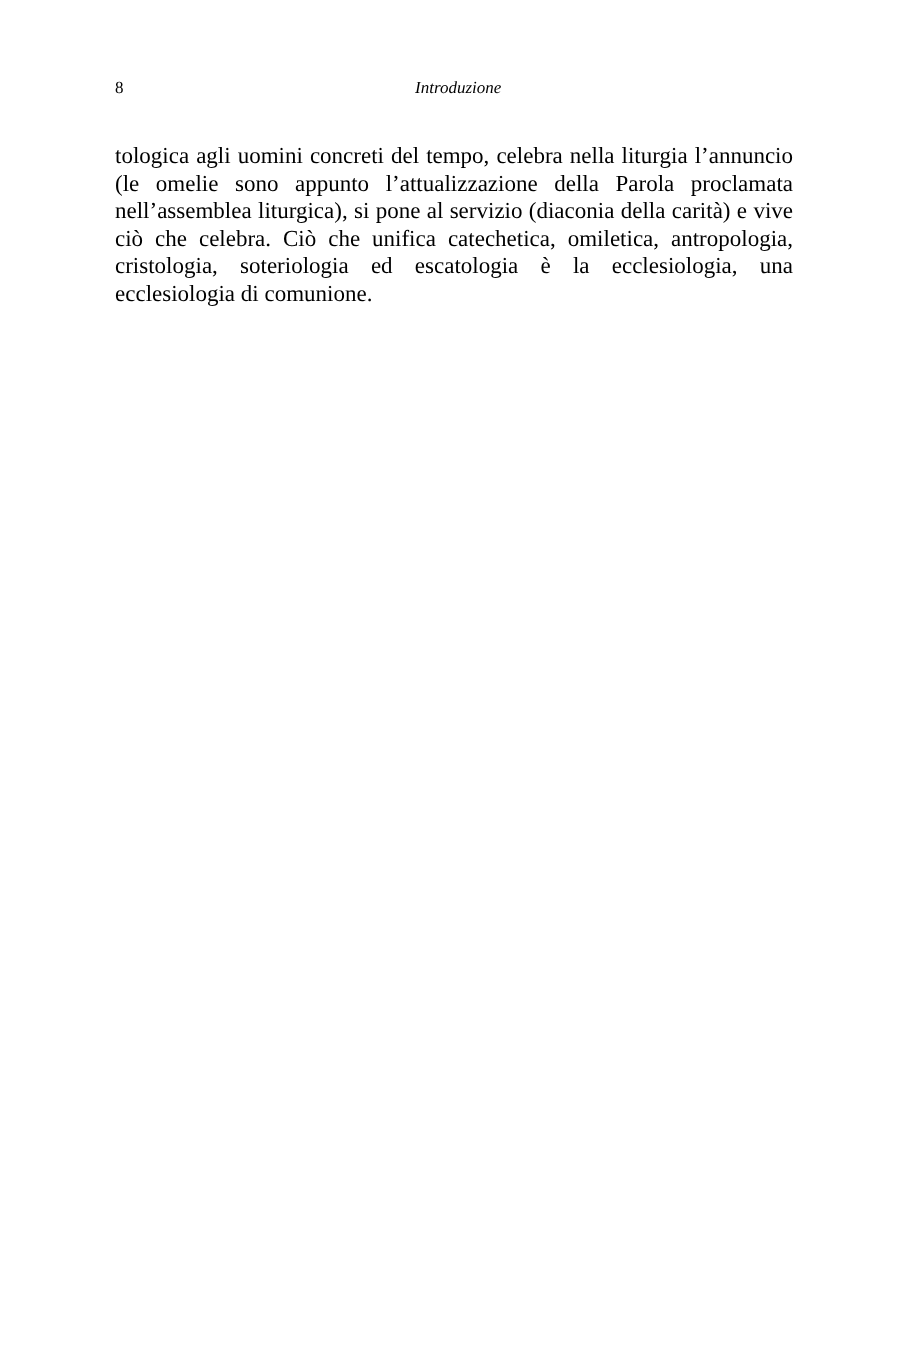8
Introduzione
tologica agli uomini concreti del tempo, celebra nella liturgia l’annuncio (le omelie sono appunto l’attualizzazione della Parola proclamata nell’assemblea liturgica), si pone al servizio (diaconia della carità) e vive ciò che celebra. Ciò che unifica catechetica, omiletica, antropologia, cristologia, soteriologia ed escatologia è la ecclesiologia, una ecclesiologia di comunione.